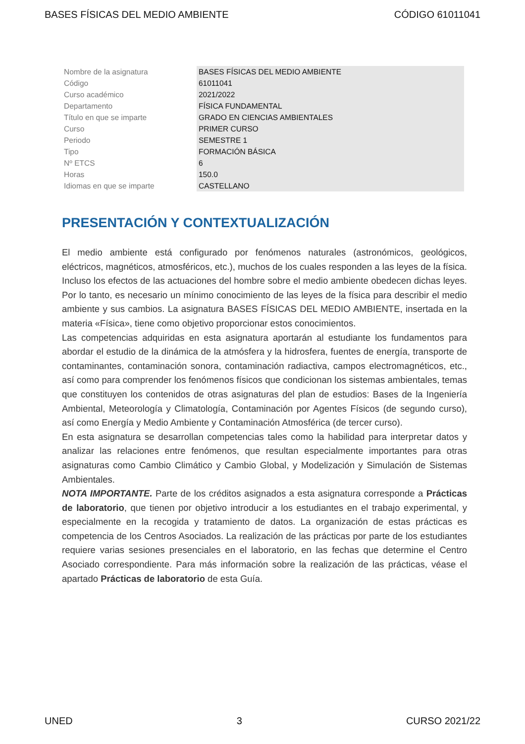BASES FÍSICAS DEL MEDIO AMBIENTE CÓDIGO 61011041
| Nombre de la asignatura | BASES FÍSICAS DEL MEDIO AMBIENTE |
| Código | 61011041 |
| Curso académico | 2021/2022 |
| Departamento | FÍSICA FUNDAMENTAL |
| Título en que se imparte | GRADO EN CIENCIAS AMBIENTALES |
| Curso | PRIMER CURSO |
| Periodo | SEMESTRE 1 |
| Tipo | FORMACIÓN BÁSICA |
| Nº ETCS | 6 |
| Horas | 150.0 |
| Idiomas en que se imparte | CASTELLANO |
PRESENTACIÓN Y CONTEXTUALIZACIÓN
El medio ambiente está configurado por fenómenos naturales (astronómicos, geológicos, eléctricos, magnéticos, atmosféricos, etc.), muchos de los cuales responden a las leyes de la física. Incluso los efectos de las actuaciones del hombre sobre el medio ambiente obedecen dichas leyes. Por lo tanto, es necesario un mínimo conocimiento de las leyes de la física para describir el medio ambiente y sus cambios. La asignatura BASES FÍSICAS DEL MEDIO AMBIENTE, insertada en la materia «Física», tiene como objetivo proporcionar estos conocimientos.
Las competencias adquiridas en esta asignatura aportarán al estudiante los fundamentos para abordar el estudio de la dinámica de la atmósfera y la hidrosfera, fuentes de energía, transporte de contaminantes, contaminación sonora, contaminación radiactiva, campos electromagnéticos, etc., así como para comprender los fenómenos físicos que condicionan los sistemas ambientales, temas que constituyen los contenidos de otras asignaturas del plan de estudios: Bases de la Ingeniería Ambiental, Meteorología y Climatología, Contaminación por Agentes Físicos (de segundo curso), así como Energía y Medio Ambiente y Contaminación Atmosférica (de tercer curso).
En esta asignatura se desarrollan competencias tales como la habilidad para interpretar datos y analizar las relaciones entre fenómenos, que resultan especialmente importantes para otras asignaturas como Cambio Climático y Cambio Global, y Modelización y Simulación de Sistemas Ambientales.
NOTA IMPORTANTE. Parte de los créditos asignados a esta asignatura corresponde a Prácticas de laboratorio, que tienen por objetivo introducir a los estudiantes en el trabajo experimental, y especialmente en la recogida y tratamiento de datos. La organización de estas prácticas es competencia de los Centros Asociados. La realización de las prácticas por parte de los estudiantes requiere varias sesiones presenciales en el laboratorio, en las fechas que determine el Centro Asociado correspondiente. Para más información sobre la realización de las prácticas, véase el apartado Prácticas de laboratorio de esta Guía.
UNED 3 CURSO 2021/22